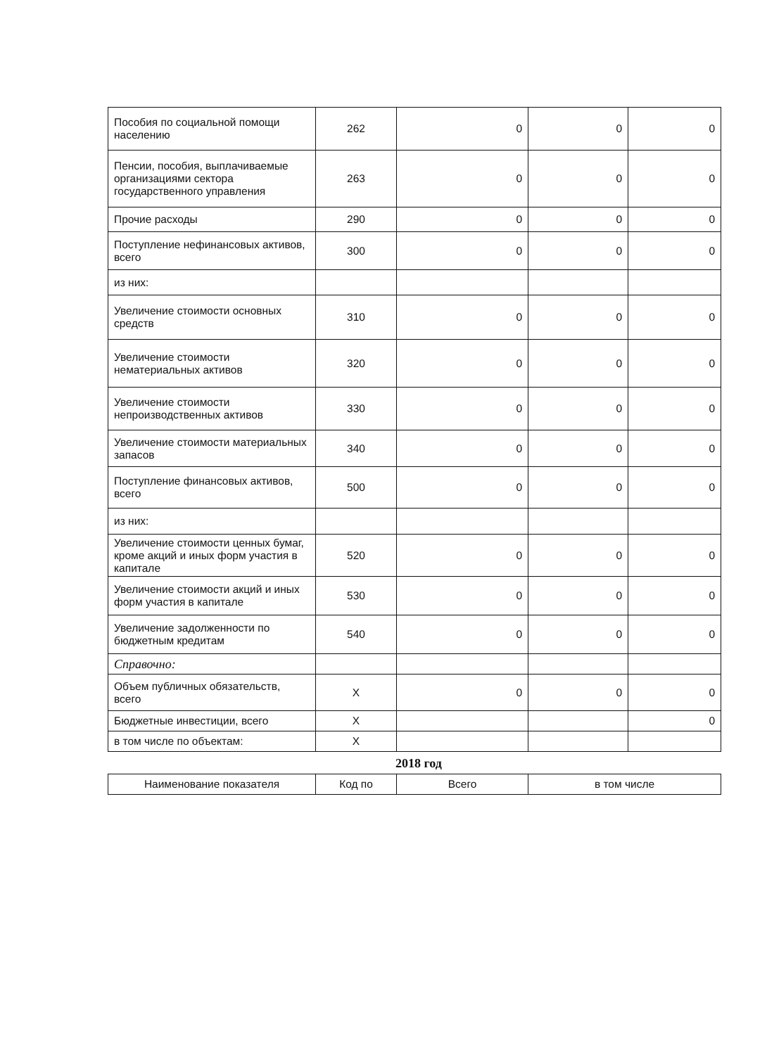| Пособия по социальной помощи населению | 262 | 0 | 0 | 0 |
| Пенсии, пособия, выплачиваемые организациями сектора государственного управления | 263 | 0 | 0 | 0 |
| Прочие расходы | 290 | 0 | 0 | 0 |
| Поступление нефинансовых активов, всего | 300 | 0 | 0 | 0 |
| из них: | | | | |
| Увеличение стоимости основных средств | 310 | 0 | 0 | 0 |
| Увеличение стоимости нематериальных активов | 320 | 0 | 0 | 0 |
| Увеличение стоимости непроизводственных активов | 330 | 0 | 0 | 0 |
| Увеличение стоимости материальных запасов | 340 | 0 | 0 | 0 |
| Поступление финансовых активов, всего | 500 | 0 | 0 | 0 |
| из них: | | | | |
| Увеличение стоимости ценных бумаг, кроме акций и иных форм участия в капитале | 520 | 0 | 0 | 0 |
| Увеличение стоимости акций и иных форм участия в капитале | 530 | 0 | 0 | 0 |
| Увеличение задолженности по бюджетным кредитам | 540 | 0 | 0 | 0 |
| Справочно: | | | | |
| Объем публичных обязательств, всего | X | 0 | 0 | 0 |
| Бюджетные инвестиции, всего | X | | | 0 |
| в том числе по объектам: | X | | | |
2018 год
| Наименование показателя | Код по | Всего | в том числе |